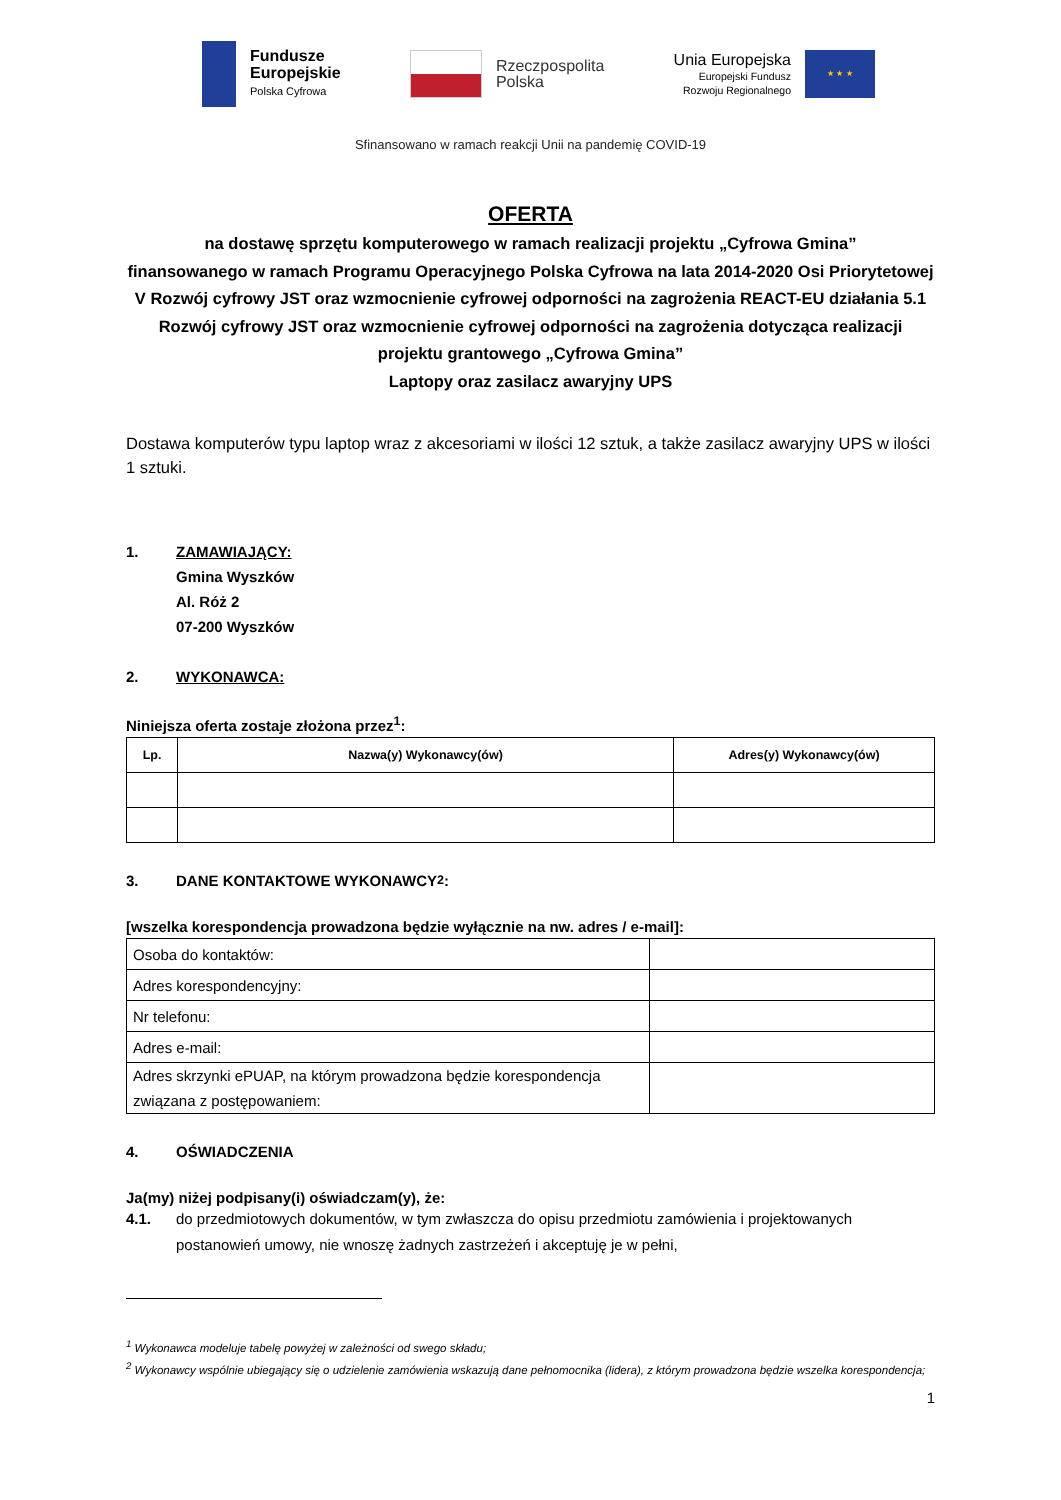Fundusze
Europejskie
Polska Cyfrowa
Rzeczpospolita
Polska
Unia Europejska
Europejski Fundusz
Rozwoju Regionalnego
★ ★ ★
Sfinansowano w ramach reakcji Unii na pandemię COVID-19
OFERTA
na dostawę sprzętu komputerowego w ramach realizacji projektu „Cyfrowa Gmina”
finansowanego w ramach Programu Operacyjnego Polska Cyfrowa na lata 2014-2020 Osi Priorytetowej V Rozwój cyfrowy JST oraz wzmocnienie cyfrowej odporności na zagrożenia REACT-EU działania 5.1 Rozwój cyfrowy JST oraz wzmocnienie cyfrowej odporności na zagrożenia dotycząca realizacji projektu grantowego „Cyfrowa Gmina”
Laptopy oraz zasilacz awaryjny UPS
Dostawa komputerów typu laptop wraz z akcesoriami w ilości 12 sztuk, a także zasilacz awaryjny UPS w ilości 1 sztuki.
1. ZAMAWIAJĄCY:
Gmina Wyszków
Al. Róż 2
07-200 Wyszków
2. WYKONAWCA:
Niniejsza oferta zostaje złożona przez<sup>1</sup>:
| Lp. | Nazwa(y) Wykonawcy(ów) | Adres(y) Wykonawcy(ów) |
| --- | --- | --- |
3. DANE KONTAKTOWE WYKONAWCY<sup>2</sup>:
[wszelka korespondencja prowadzona będzie wyłącznie na nw. adres / e-mail]:
| Osoba do kontaktów: | |
| Adres korespondencyjny: | |
| Nr telefonu: | |
| Adres e-mail: | |
| Adres skrzynki ePUAP, na którym prowadzona będzie korespondencja związana z postępowaniem: | |
4. OŚWIADCZENIA
Ja(my) niżej podpisany(i) oświadczam(y), że:
4.1. do przedmiotowych dokumentów, w tym zwłaszcza do opisu przedmiotu zamówienia i projektowanych postanowień umowy, nie wnoszę żadnych zastrzeżeń i akceptuję je w pełni,
<sup>1</sup> Wykonawca modeluje tabelę powyżej w zależności od swego składu;
<sup>2</sup> Wykonawcy wspólnie ubiegający się o udzielenie zamówienia wskazują dane pełnomocnika (lidera), z którym prowadzona będzie wszelka korespondencja;
1